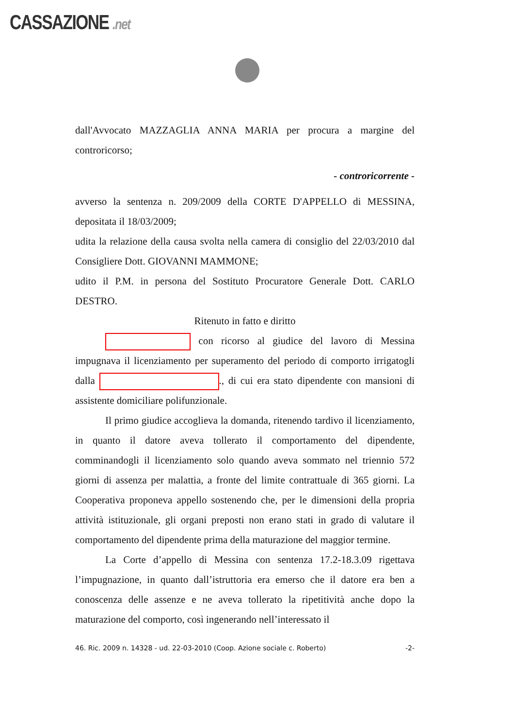CASSAZIONE .net
dall'Avvocato MAZZAGLIA ANNA MARIA per procura a margine del controricorso;
- controricorrente -
avverso la sentenza n. 209/2009 della CORTE D'APPELLO di MESSINA, depositata il 18/03/2009;
udita la relazione della causa svolta nella camera di consiglio del 22/03/2010 dal Consigliere Dott. GIOVANNI MAMMONE;
udito il P.M. in persona del Sostituto Procuratore Generale Dott. CARLO DESTRO.
Ritenuto in fatto e diritto
con ricorso al giudice del lavoro di Messina impugnava il licenziamento per superamento del periodo di comporto irrigatogli dalla ., di cui era stato dipendente con mansioni di assistente domiciliare polifunzionale.
Il primo giudice accoglieva la domanda, ritenendo tardivo il licenziamento, in quanto il datore aveva tollerato il comportamento del dipendente, comminandogli il licenziamento solo quando aveva sommato nel triennio 572 giorni di assenza per malattia, a fronte del limite contrattuale di 365 giorni. La Cooperativa proponeva appello sostenendo che, per le dimensioni della propria attività istituzionale, gli organi preposti non erano stati in grado di valutare il comportamento del dipendente prima della maturazione del maggior termine.
La Corte d’appello di Messina con sentenza 17.2-18.3.09 rigettava l’impugnazione, in quanto dall’istruttoria era emerso che il datore era ben a conoscenza delle assenze e ne aveva tollerato la ripetitività anche dopo la maturazione del comporto, così ingenerando nell’interessato il
46. Ric. 2009 n. 14328 - ud. 22-03-2010 (Coop. Azione sociale c. Roberto) -2-